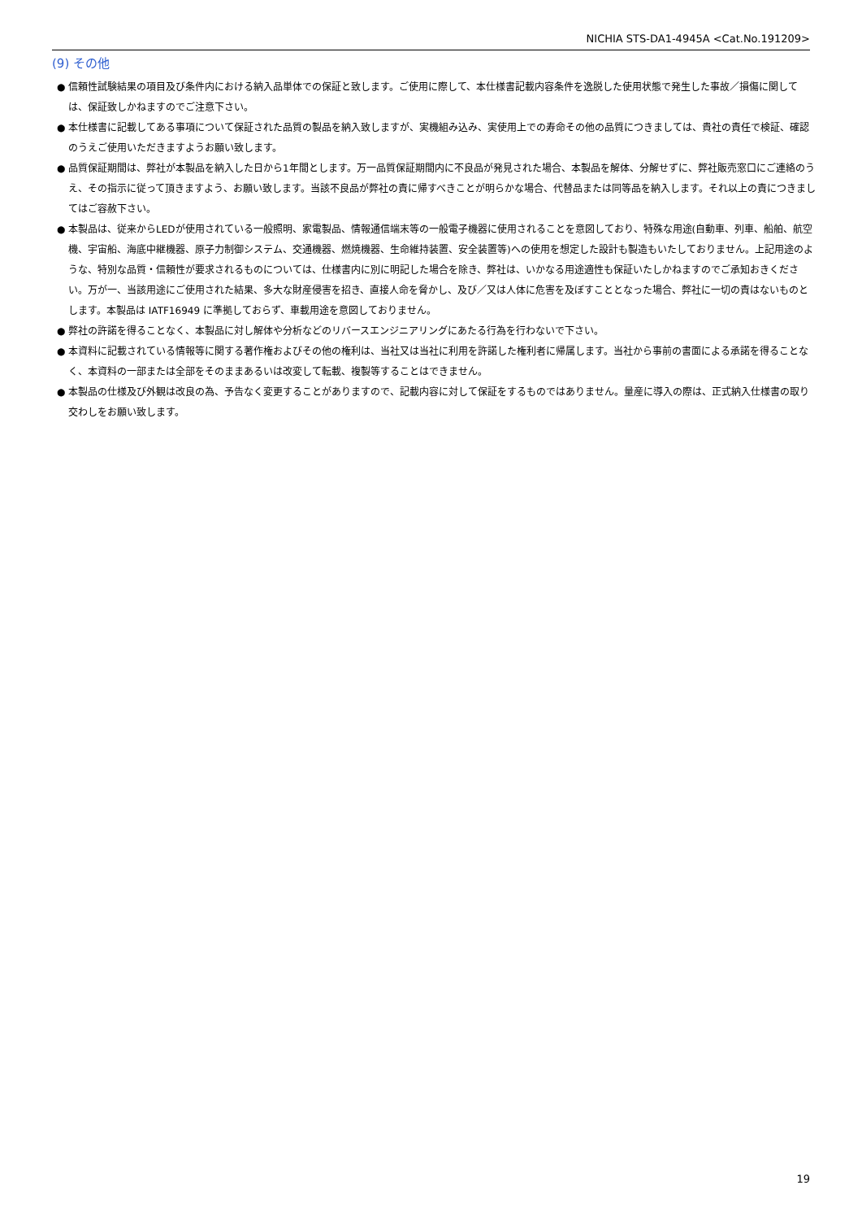NICHIA STS-DA1-4945A <Cat.No.191209>
(9) その他
● 信頼性試験結果の項目及び条件内における納入品単体での保証と致します。ご使用に際して、本仕様書記載内容条件を逸脱した使用状態で発生した事故／損傷に関しては、保証致しかねますのでご注意下さい。
● 本仕様書に記載してある事項について保証された品質の製品を納入致しますが、実機組み込み、実使用上での寿命その他の品質につきましては、貴社の責任で検証、確認のうえご使用いただきますようお願い致します。
● 品質保証期間は、弊社が本製品を納入した日から1年間とします。万一品質保証期間内に不良品が発見された場合、本製品を解体、分解せずに、弊社販売窓口にご連絡のうえ、その指示に従って頂きますよう、お願い致します。当該不良品が弊社の責に帰すべきことが明らかな場合、代替品または同等品を納入します。それ以上の責につきましてはご容赦下さい。
● 本製品は、従来からLEDが使用されている一般照明、家電製品、情報通信端末等の一般電子機器に使用されることを意図しており、特殊な用途(自動車、列車、船舶、航空機、宇宙船、海底中継機器、原子力制御システム、交通機器、燃焼機器、生命維持装置、安全装置等)への使用を想定した設計も製造もいたしておりません。上記用途のような、特別な品質・信頼性が要求されるものについては、仕様書内に別に明記した場合を除き、弊社は、いかなる用途適性も保証いたしかねますのでご承知おきください。万が一、当該用途にご使用された結果、多大な財産侵害を招き、直接人命を脅かし、及び／又は人体に危害を及ぼすこととなった場合、弊社に一切の責はないものとします。本製品は IATF16949 に準拠しておらず、車載用途を意図しておりません。
● 弊社の許諾を得ることなく、本製品に対し解体や分析などのリバースエンジニアリングにあたる行為を行わないで下さい。
● 本資料に記載されている情報等に関する著作権およびその他の権利は、当社又は当社に利用を許諾した権利者に帰属します。当社から事前の書面による承諾を得ることなく、本資料の一部または全部をそのままあるいは改変して転載、複製等することはできません。
● 本製品の仕様及び外観は改良の為、予告なく変更することがありますので、記載内容に対して保証をするものではありません。量産に導入の際は、正式納入仕様書の取り交わしをお願い致します。
19